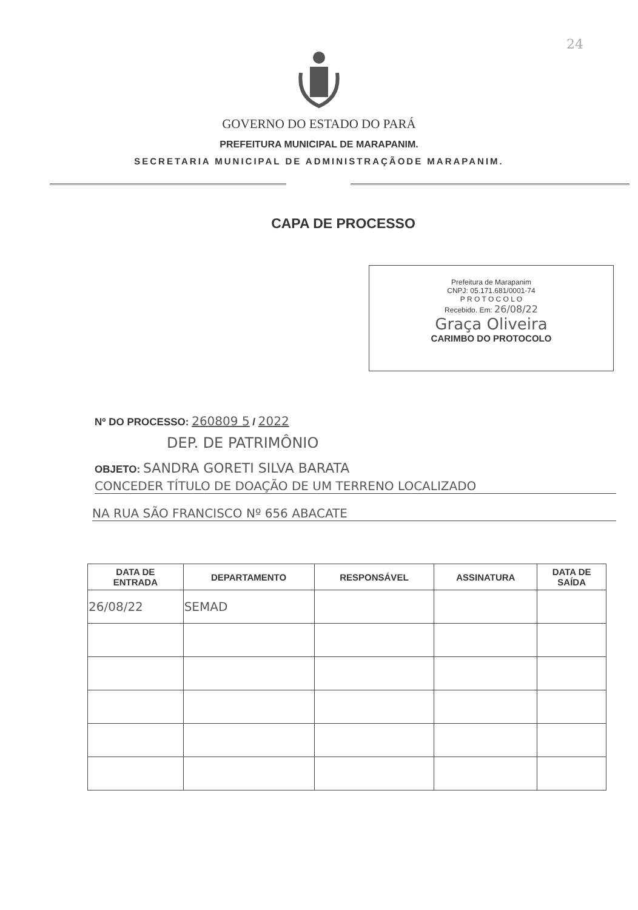24
GOVERNO DO ESTADO DO PARÁ
PREFEITURA MUNICIPAL DE MARAPANIM.
SECRETARIA MUNICIPAL DE ADMINISTRAÇÃODE MARAPANIM.
CAPA DE PROCESSO
Prefeitura de Marapanim
CNPJ: 05.171.681/0001-74
P R O T O C O L O
Recebido. Em: 26/08/22
Graça Oliveira
CARIMBO DO PROTOCOLO
Nº DO PROCESSO: 260809 5 / 2022
DEP. DE PATRIMÔNIO
OBJETO: SANDRA GORETI SILVA BARATA
CONCEDER TÍTULO DE DOAÇÃO DE UM TERRENO LOCALIZADO
NA RUA SÃO FRANCISCO Nº 656 ABACATE
| DATA DE ENTRADA | DEPARTAMENTO | RESPONSÁVEL | ASSINATURA | DATA DE SAÍDA |
| --- | --- | --- | --- | --- |
| 26/08/22 | SEMAD | | | |